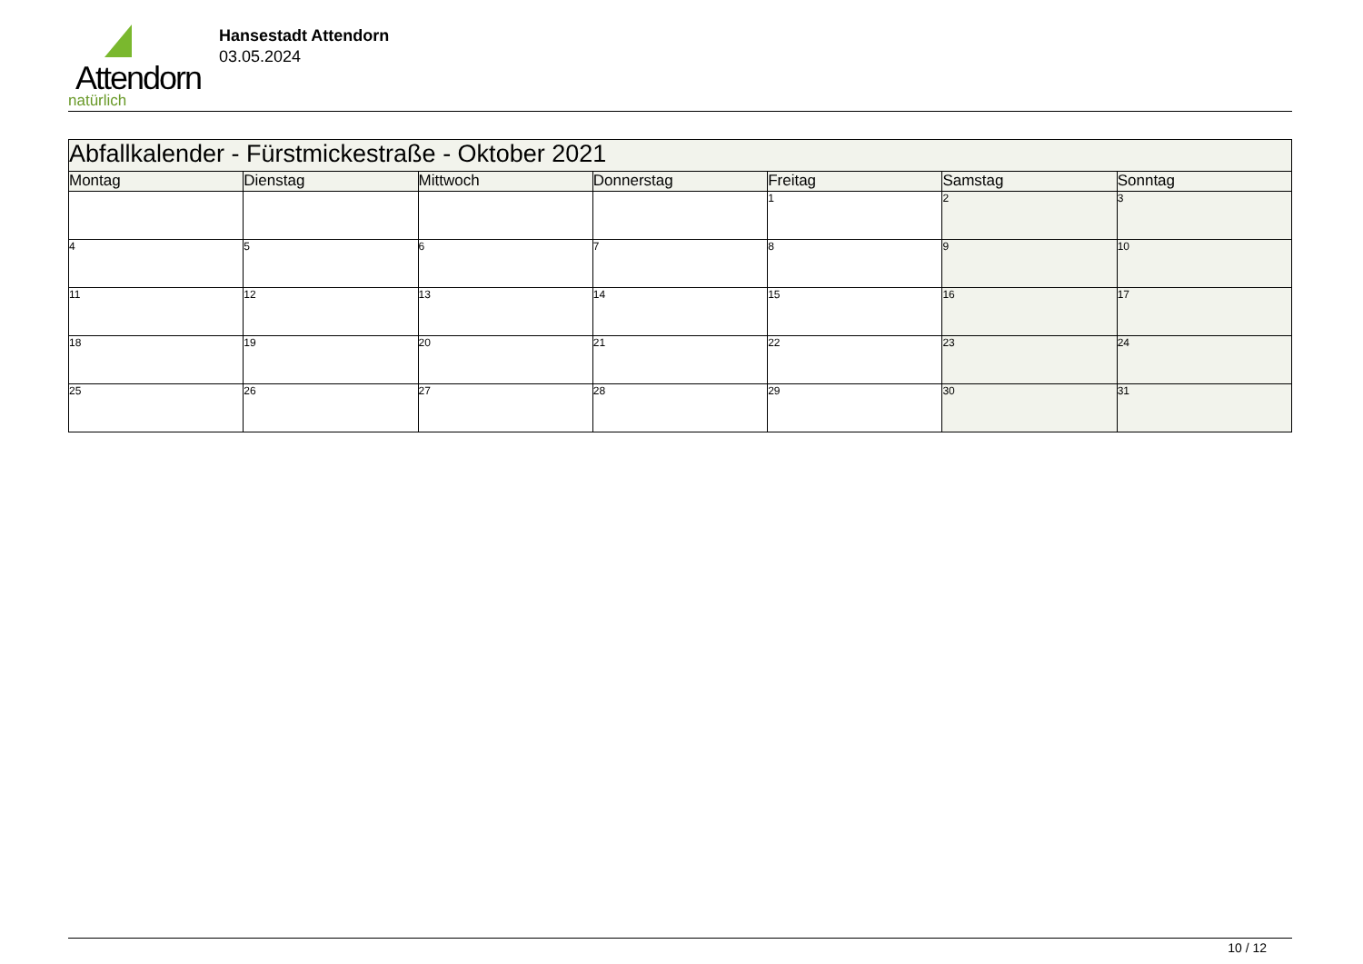Attendorn
natürlich
Hansestadt Attendorn
03.05.2024
| Abfallkalender - Fürstmickestraße - Oktober 2021 | | | | | | |
| --- | --- | --- | --- | --- | --- | --- |
| Montag | Dienstag | Mittwoch | Donnerstag | Freitag | Samstag | Sonntag |
| | | | | 1 | 2 | 3 |
| 4 | 5 | 6 | 7 | 8 | 9 | 10 |
| 11 | 12 | 13 | 14 | 15 | 16 | 17 |
| 18 | 19 | 20 | 21 | 22 | 23 | 24 |
| 25 | 26 | 27 | 28 | 29 | 30 | 31 |
10 / 12